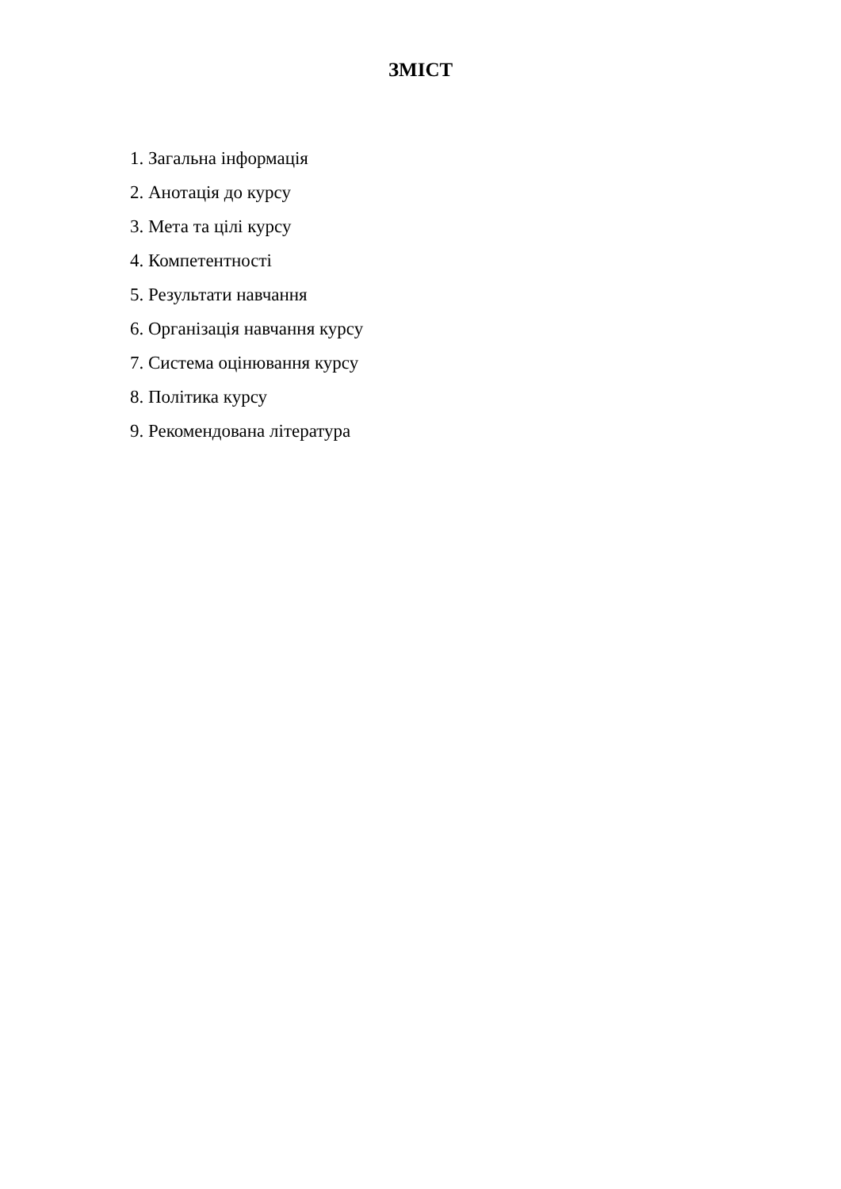ЗМІСТ
1. Загальна інформація
2. Анотація до курсу
3. Мета та цілі курсу
4. Компетентності
5. Результати навчання
6. Організація навчання курсу
7. Система оцінювання курсу
8. Політика курсу
9. Рекомендована література